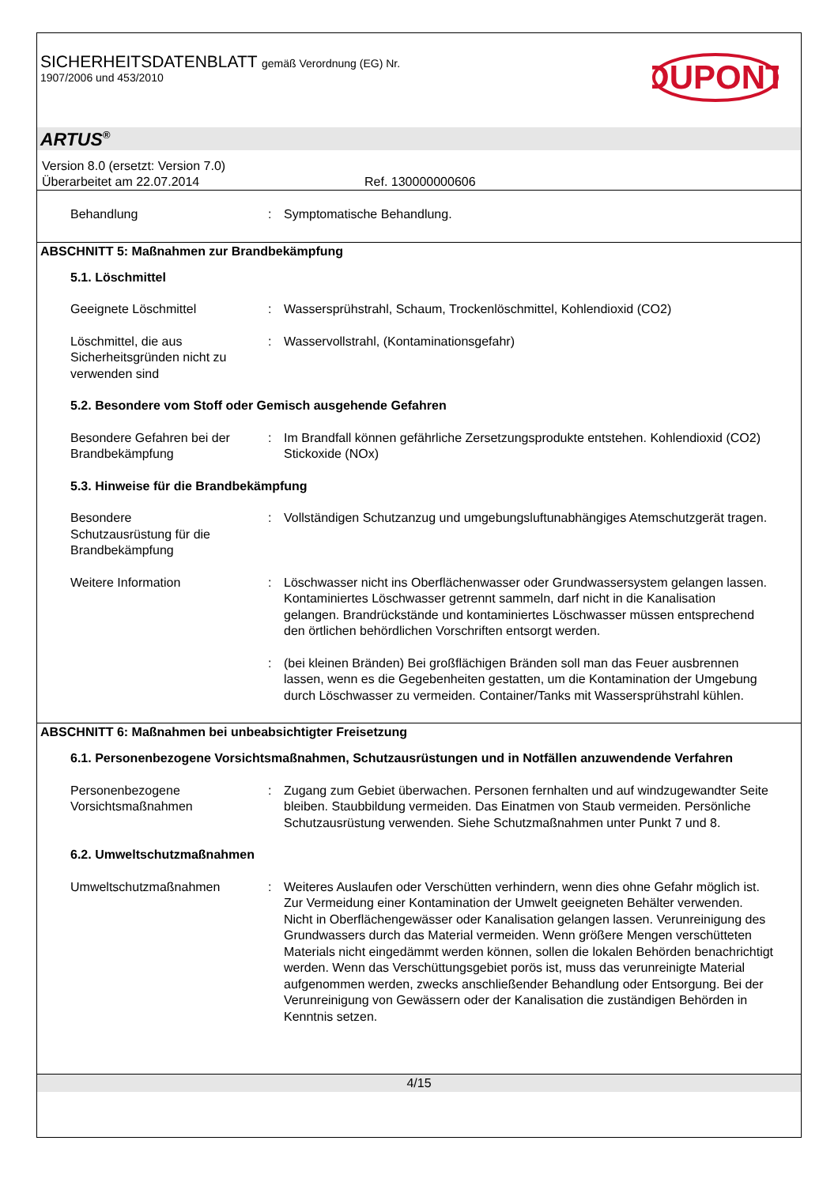SICHERHEITSDATENBLATT gemäß Verordnung (EG) Nr.
1907/2006 und 453/2010
DUPONT
ARTUS<sup>®</sup>
Version 8.0 (ersetzt: Version 7.0)
Überarbeitet am 22.07.2014 Ref. 130000000606
Behandlung : Symptomatische Behandlung.
ABSCHNITT 5: Maßnahmen zur Brandbekämpfung
5.1. Löschmittel
Geeignete Löschmittel : Wassersprühstrahl, Schaum, Trockenlöschmittel, Kohlendioxid (CO2)
Löschmittel, die aus Sicherheitsgründen nicht zu verwenden sind
: Wasservollstrahl, (Kontaminationsgefahr)
5.2. Besondere vom Stoff oder Gemisch ausgehende Gefahren
Besondere Gefahren bei der Brandbekämpfung
: Im Brandfall können gefährliche Zersetzungsprodukte entstehen. Kohlendioxid (CO2) Stickoxide (NOx)
5.3. Hinweise für die Brandbekämpfung
Besondere
Schutzausrüstung für die Brandbekämpfung
: Vollständigen Schutzanzug und umgebungsluftunabhängiges Atemschutzgerät tragen.
Weitere Information : Löschwasser nicht ins Oberflächenwasser oder Grundwassersystem gelangen lassen. Kontaminiertes Löschwasser getrennt sammeln, darf nicht in die Kanalisation gelangen. Brandrückstände und kontaminiertes Löschwasser müssen entsprechend den örtlichen behördlichen Vorschriften entsorgt werden.
: (bei kleinen Bränden) Bei großflächigen Bränden soll man das Feuer ausbrennen lassen, wenn es die Gegebenheiten gestatten, um die Kontamination der Umgebung durch Löschwasser zu vermeiden. Container/Tanks mit Wassersprühstrahl kühlen.
ABSCHNITT 6: Maßnahmen bei unbeabsichtigter Freisetzung
6.1. Personenbezogene Vorsichtsmaßnahmen, Schutzausrüstungen und in Notfällen anzuwendende Verfahren
Personenbezogene Vorsichtsmaßnahmen
: Zugang zum Gebiet überwachen. Personen fernhalten und auf windzugewandter Seite bleiben. Staubbildung vermeiden. Das Einatmen von Staub vermeiden. Persönliche Schutzausrüstung verwenden. Siehe Schutzmaßnahmen unter Punkt 7 und 8.
6.2. Umweltschutzmaßnahmen
Umweltschutzmaßnahmen : Weiteres Auslaufen oder Verschütten verhindern, wenn dies ohne Gefahr möglich ist. Zur Vermeidung einer Kontamination der Umwelt geeigneten Behälter verwenden. Nicht in Oberflächengewässer oder Kanalisation gelangen lassen. Verunreinigung des Grundwassers durch das Material vermeiden. Wenn größere Mengen verschütteten Materials nicht eingedämmt werden können, sollen die lokalen Behörden benachrichtigt werden. Wenn das Verschüttungsgebiet porös ist, muss das verunreinigte Material aufgenommen werden, zwecks anschließender Behandlung oder Entsorgung. Bei der Verunreinigung von Gewässern oder der Kanalisation die zuständigen Behörden in Kenntnis setzen.
4/15